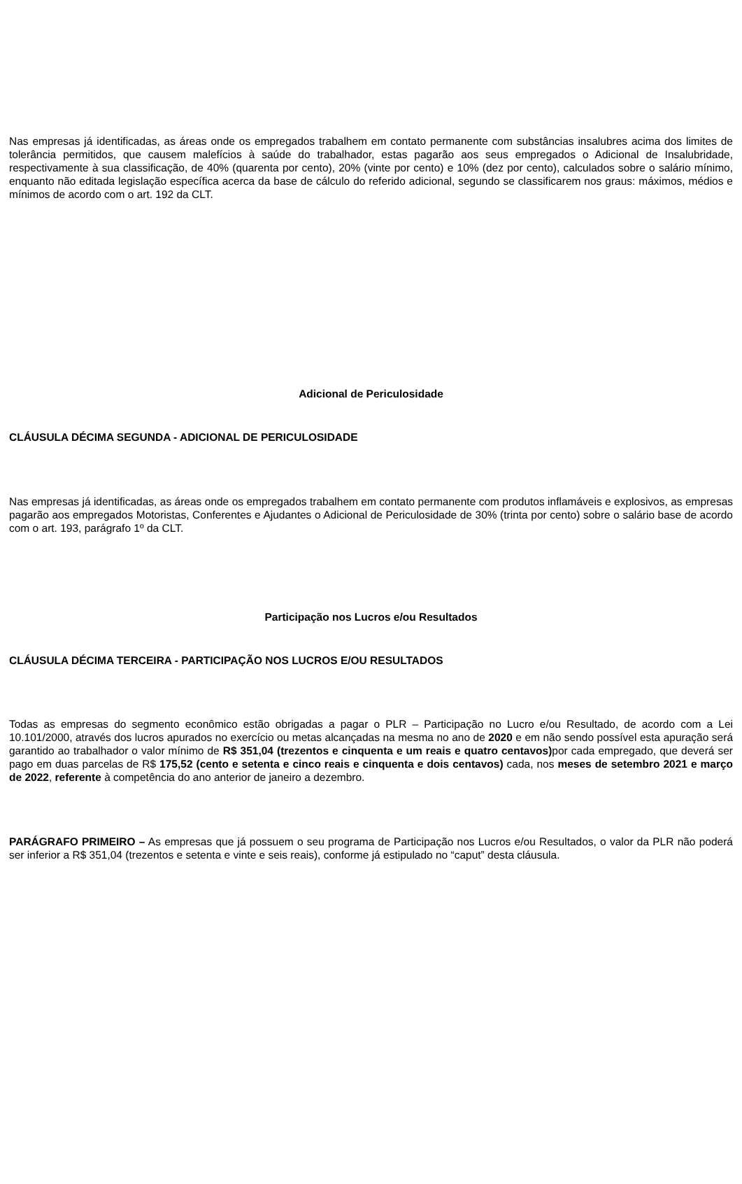Nas empresas já identificadas, as áreas onde os empregados trabalhem em contato permanente com substâncias insalubres acima dos limites de tolerância permitidos, que causem malefícios à saúde do trabalhador, estas pagarão aos seus empregados o Adicional de Insalubridade, respectivamente à sua classificação, de 40% (quarenta por cento), 20% (vinte por cento) e 10% (dez por cento), calculados sobre o salário mínimo, enquanto não editada legislação específica acerca da base de cálculo do referido adicional, segundo se classificarem nos graus: máximos, médios e mínimos de acordo com o art. 192 da CLT.
Adicional de Periculosidade
CLÁUSULA DÉCIMA SEGUNDA - ADICIONAL DE PERICULOSIDADE
Nas empresas já identificadas, as áreas onde os empregados trabalhem em contato permanente com produtos inflamáveis e explosivos, as empresas pagarão aos empregados Motoristas, Conferentes e Ajudantes o Adicional de Periculosidade de 30% (trinta por cento) sobre o salário base de acordo com o art. 193, parágrafo 1º da CLT.
Participação nos Lucros e/ou Resultados
CLÁUSULA DÉCIMA TERCEIRA - PARTICIPAÇÃO NOS LUCROS E/OU RESULTADOS
Todas as empresas do segmento econômico estão obrigadas a pagar o PLR – Participação no Lucro e/ou Resultado, de acordo com a Lei 10.101/2000, através dos lucros apurados no exercício ou metas alcançadas na mesma no ano de 2020 e em não sendo possível esta apuração será garantido ao trabalhador o valor mínimo de R$ 351,04 (trezentos e cinquenta e um reais e quatro centavos) por cada empregado, que deverá ser pago em duas parcelas de R$ 175,52 (cento e setenta e cinco reais e cinquenta e dois centavos) cada, nos meses de setembro 2021 e março de 2022, referente à competência do ano anterior de janeiro a dezembro.
PARÁGRAFO PRIMEIRO – As empresas que já possuem o seu programa de Participação nos Lucros e/ou Resultados, o valor da PLR não poderá ser inferior a R$ 351,04 (trezentos e setenta e vinte e seis reais), conforme já estipulado no “caput” desta cláusula.